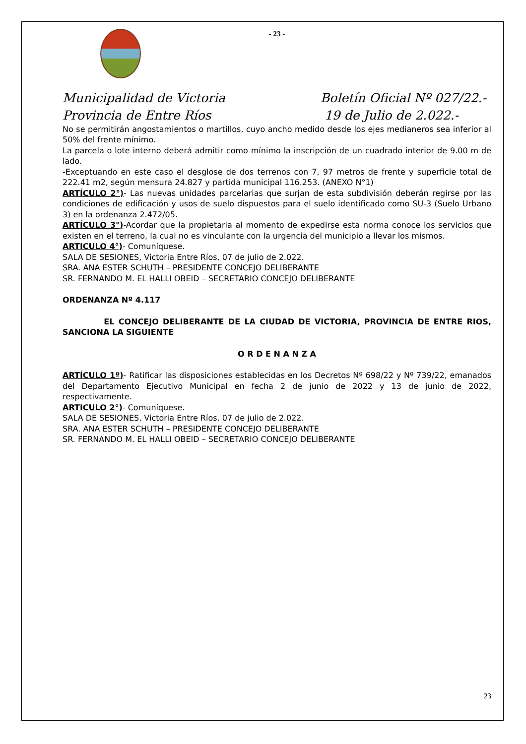- 23 -
Municipalidad de Victoria
Provincia de Entre Ríos
Boletín Oficial Nº 027/22.-
19 de Julio de 2.022.-
No se permitirán angostamientos o martillos, cuyo ancho medido desde los ejes medianeros sea inferior al 50% del frente mínimo.
La parcela o lote interno deberá admitir como mínimo la inscripción de un cuadrado interior de 9.00 m de lado.
-Exceptuando en este caso el desglose de dos terrenos con 7, 97 metros de frente y superficie total de 222.41 m2, según mensura 24.827 y partida municipal 116.253. (ANEXO N°1)
ARTÍCULO 2°)- Las nuevas unidades parcelarias que surjan de esta subdivisión deberán regirse por las condiciones de edificación y usos de suelo dispuestos para el suelo identificado como SU-3 (Suelo Urbano 3) en la ordenanza 2.472/05.
ARTÍCULO 3°)-Acordar que la propietaria al momento de expedirse esta norma conoce los servicios que existen en el terreno, la cual no es vinculante con la urgencia del municipio a llevar los mismos.
ARTICULO 4°)- Comuníquese.
SALA DE SESIONES, Victoria Entre Ríos, 07 de julio de 2.022.
SRA. ANA ESTER SCHUTH – PRESIDENTE CONCEJO DELIBERANTE
SR. FERNANDO M. EL HALLI OBEID – SECRETARIO CONCEJO DELIBERANTE
ORDENANZA Nº 4.117
EL CONCEJO DELIBERANTE DE LA CIUDAD DE VICTORIA, PROVINCIA DE ENTRE RIOS, SANCIONA LA SIGUIENTE
O R D E N A N Z A
ARTÍCULO 1º)- Ratificar las disposiciones establecidas en los Decretos Nº 698/22 y Nº 739/22, emanados del Departamento Ejecutivo Municipal en fecha 2 de junio de 2022 y 13 de junio de 2022, respectivamente.
ARTICULO 2°)- Comuníquese.
SALA DE SESIONES, Victoria Entre Ríos, 07 de julio de 2.022.
SRA. ANA ESTER SCHUTH – PRESIDENTE CONCEJO DELIBERANTE
SR. FERNANDO M. EL HALLI OBEID – SECRETARIO CONCEJO DELIBERANTE
23